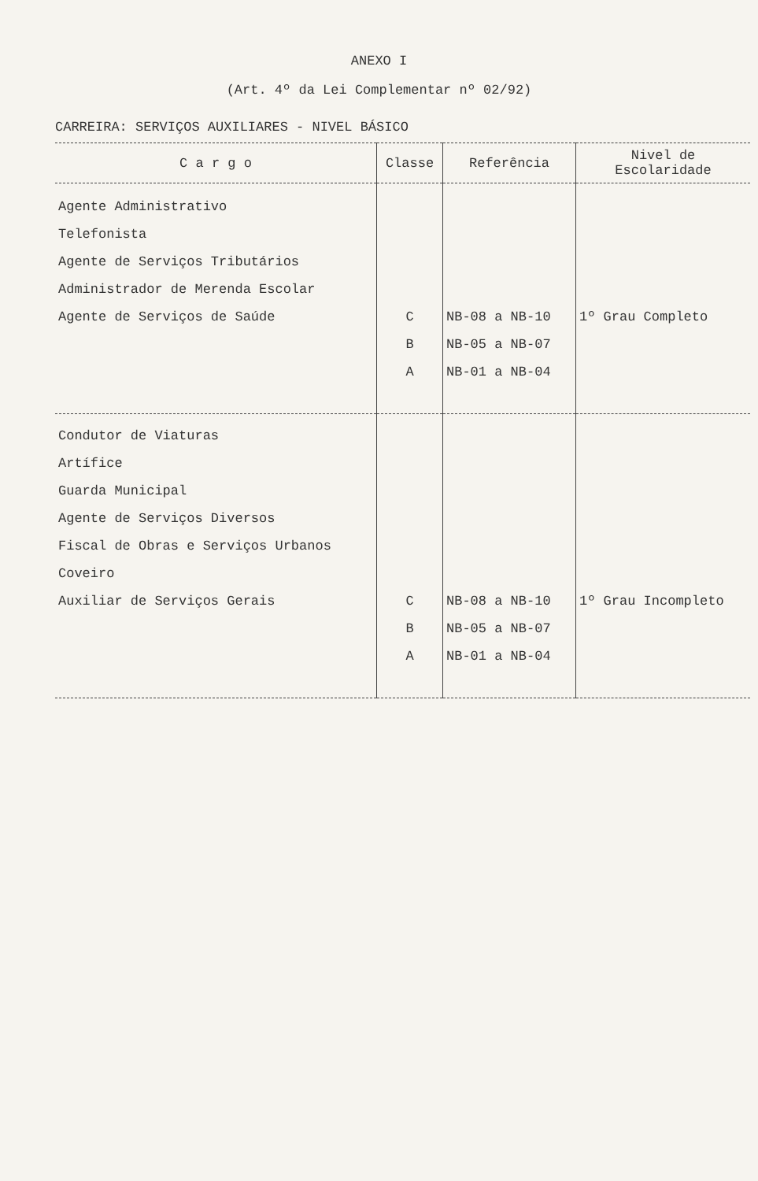ANEXO I
(Art. 4º da Lei Complementar nº 02/92)
CARREIRA: SERVIÇOS AUXILIARES - NIVEL BÁSICO
| C a r g o | Classe | Referência | Nivel de Escolaridade |
| --- | --- | --- | --- |
| Agente Administrativo Telefonista Agente de Serviços Tributários Administrador de Merenda Escolar Agente de Serviços de Saúde | C B A | NB-08 a NB-10 NB-05 a NB-07 NB-01 a NB-04 | 1º Grau Completo |
| Condutor de Viaturas Artífice Guarda Municipal Agente de Serviços Diversos Fiscal de Obras e Serviços Urbanos Coveiro Auxiliar de Serviços Gerais | C B A | NB-08 a NB-10 NB-05 a NB-07 NB-01 a NB-04 | 1º Grau Incompleto |